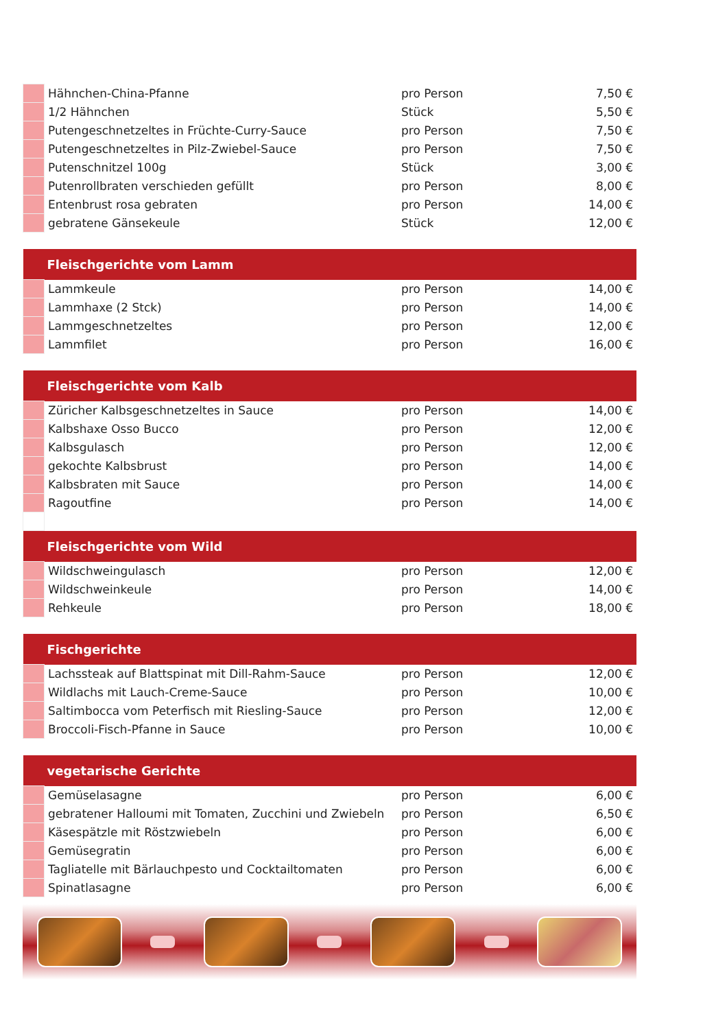| | Hähnchen-China-Pfanne | pro Person | 7,50 € |
| | 1/2 Hähnchen | Stück | 5,50 € |
| | Putengeschnetzeltes in Früchte-Curry-Sauce | pro Person | 7,50 € |
| | Putengeschnetzeltes in Pilz-Zwiebel-Sauce | pro Person | 7,50 € |
| | Putenschnitzel 100g | Stück | 3,00 € |
| | Putenrollbraten verschieden gefüllt | pro Person | 8,00 € |
| | Entenbrust rosa gebraten | pro Person | 14,00 € |
| | gebratene Gänsekeule | Stück | 12,00 € |
| Fleischgerichte vom Lamm | | | |
| | Lammkeule | pro Person | 14,00 € |
| | Lammhaxe (2 Stck) | pro Person | 14,00 € |
| | Lammgeschnetzeltes | pro Person | 12,00 € |
| | Lammfilet | pro Person | 16,00 € |
| Fleischgerichte vom Kalb | | | |
| | Züricher Kalbsgeschnetzeltes in Sauce | pro Person | 14,00 € |
| | Kalbshaxe Osso Bucco | pro Person | 12,00 € |
| | Kalbsgulasch | pro Person | 12,00 € |
| | gekochte Kalbsbrust | pro Person | 14,00 € |
| | Kalbsbraten mit Sauce | pro Person | 14,00 € |
| | Ragoutfine | pro Person | 14,00 € |
| Fleischgerichte vom Wild | | | |
| | Wildschweingulasch | pro Person | 12,00 € |
| | Wildschweinkeule | pro Person | 14,00 € |
| | Rehkeule | pro Person | 18,00 € |
| Fischgerichte | | | |
| | Lachssteak auf Blattspinat mit Dill-Rahm-Sauce | pro Person | 12,00 € |
| | Wildlachs mit Lauch-Creme-Sauce | pro Person | 10,00 € |
| | Saltimbocca vom Peterfisch mit Riesling-Sauce | pro Person | 12,00 € |
| | Broccoli-Fisch-Pfanne in Sauce | pro Person | 10,00 € |
| vegetarische Gerichte | | | |
| | Gemüselasagne | pro Person | 6,00 € |
| | gebratener Halloumi mit Tomaten, Zucchini und Zwiebeln | pro Person | 6,50 € |
| | Käsespätzle mit Röstzwiebeln | pro Person | 6,00 € |
| | Gemüsegratin | pro Person | 6,00 € |
| | Tagliatelle mit Bärlauchpesto und Cocktailtomaten | pro Person | 6,00 € |
| | Spinatlasagne | pro Person | 6,00 € |